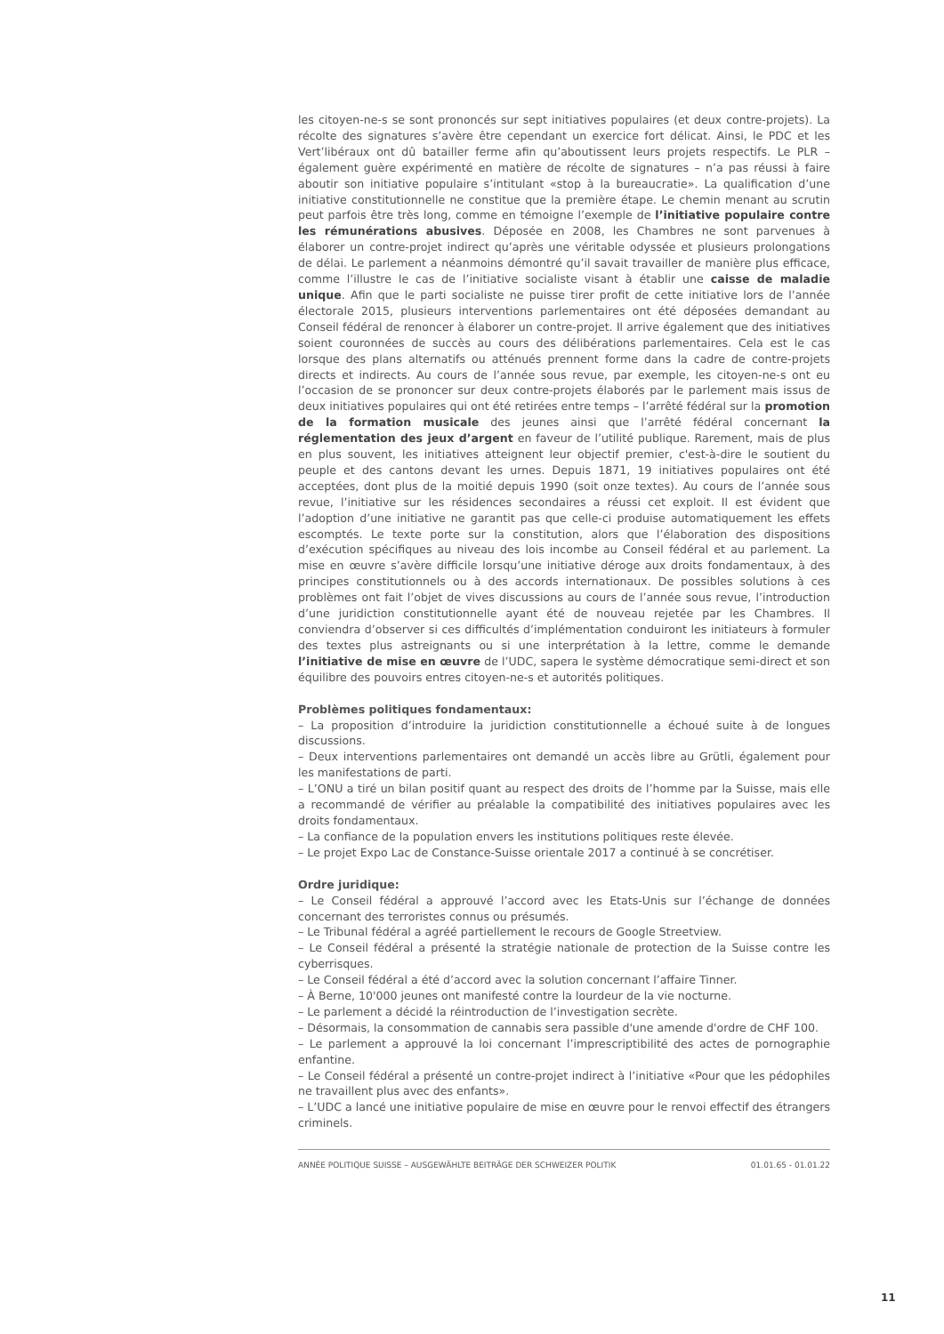les citoyen-ne-s se sont prononcés sur sept initiatives populaires (et deux contre-projets). La récolte des signatures s’avère être cependant un exercice fort délicat. Ainsi, le PDC et les Vert’libéraux ont dû batailler ferme afin qu’aboutissent leurs projets respectifs. Le PLR – également guère expérimenté en matière de récolte de signatures – n’a pas réussi à faire aboutir son initiative populaire s’intitulant «stop à la bureaucratie». La qualification d’une initiative constitutionnelle ne constitue que la première étape. Le chemin menant au scrutin peut parfois être très long, comme en témoigne l’exemple de l’initiative populaire contre les rémunérations abusives. Déposée en 2008, les Chambres ne sont parvenues à élaborer un contre-projet indirect qu’après une véritable odyssée et plusieurs prolongations de délai. Le parlement a néanmoins démontré qu’il savait travailler de manière plus efficace, comme l’illustre le cas de l’initiative socialiste visant à établir une caisse de maladie unique. Afin que le parti socialiste ne puisse tirer profit de cette initiative lors de l’année électorale 2015, plusieurs interventions parlementaires ont été déposées demandant au Conseil fédéral de renoncer à élaborer un contre-projet. Il arrive également que des initiatives soient couronnées de succès au cours des délibérations parlementaires. Cela est le cas lorsque des plans alternatifs ou atténués prennent forme dans la cadre de contre-projets directs et indirects. Au cours de l’année sous revue, par exemple, les citoyen-ne-s ont eu l’occasion de se prononcer sur deux contre-projets élaborés par le parlement mais issus de deux initiatives populaires qui ont été retirées entre temps – l’arrêté fédéral sur la promotion de la formation musicale des jeunes ainsi que l’arrêté fédéral concernant la réglementation des jeux d’argent en faveur de l’utilité publique. Rarement, mais de plus en plus souvent, les initiatives atteignent leur objectif premier, c'est-à-dire le soutient du peuple et des cantons devant les urnes. Depuis 1871, 19 initiatives populaires ont été acceptées, dont plus de la moitié depuis 1990 (soit onze textes). Au cours de l’année sous revue, l’initiative sur les résidences secondaires a réussi cet exploit. Il est évident que l’adoption d’une initiative ne garantit pas que celle-ci produise automatiquement les effets escomptés. Le texte porte sur la constitution, alors que l’élaboration des dispositions d’exécution spécifiques au niveau des lois incombe au Conseil fédéral et au parlement. La mise en œuvre s’avère difficile lorsqu’une initiative déroge aux droits fondamentaux, à des principes constitutionnels ou à des accords internationaux. De possibles solutions à ces problèmes ont fait l’objet de vives discussions au cours de l’année sous revue, l’introduction d’une juridiction constitutionnelle ayant été de nouveau rejetée par les Chambres. Il conviendra d’observer si ces difficultés d’implémentation conduiront les initiateurs à formuler des textes plus astreignants ou si une interprétation à la lettre, comme le demande l’initiative de mise en œuvre de l’UDC, sapera le système démocratique semi-direct et son équilibre des pouvoirs entres citoyen-ne-s et autorités politiques.
Problèmes politiques fondamentaux:
– La proposition d’introduire la juridiction constitutionnelle a échoué suite à de longues discussions.
– Deux interventions parlementaires ont demandé un accès libre au Grütli, également pour les manifestations de parti.
– L’ONU a tiré un bilan positif quant au respect des droits de l’homme par la Suisse, mais elle a recommandé de vérifier au préalable la compatibilité des initiatives populaires avec les droits fondamentaux.
– La confiance de la population envers les institutions politiques reste élevée.
– Le projet Expo Lac de Constance-Suisse orientale 2017 a continué à se concrétiser.
Ordre juridique:
– Le Conseil fédéral a approuvé l’accord avec les Etats-Unis sur l’échange de données concernant des terroristes connus ou présumés.
– Le Tribunal fédéral a agréé partiellement le recours de Google Streetview.
– Le Conseil fédéral a présenté la stratégie nationale de protection de la Suisse contre les cyberrisques.
– Le Conseil fédéral a été d’accord avec la solution concernant l’affaire Tinner.
– À Berne, 10'000 jeunes ont manifesté contre la lourdeur de la vie nocturne.
– Le parlement a décidé la réintroduction de l’investigation secrète.
– Désormais, la consommation de cannabis sera passible d'une amende d'ordre de CHF 100.
– Le parlement a approuvé la loi concernant l’imprescriptibilité des actes de pornographie enfantine.
– Le Conseil fédéral a présenté un contre-projet indirect à l’initiative «Pour que les pédophiles ne travaillent plus avec des enfants».
– L’UDC a lancé une initiative populaire de mise en œuvre pour le renvoi effectif des étrangers criminels.
ANNÉE POLITIQUE SUISSE – AUSGEWÄHLTE BEITRÄGE DER SCHWEIZER POLITIK 01.01.65 - 01.01.22
11